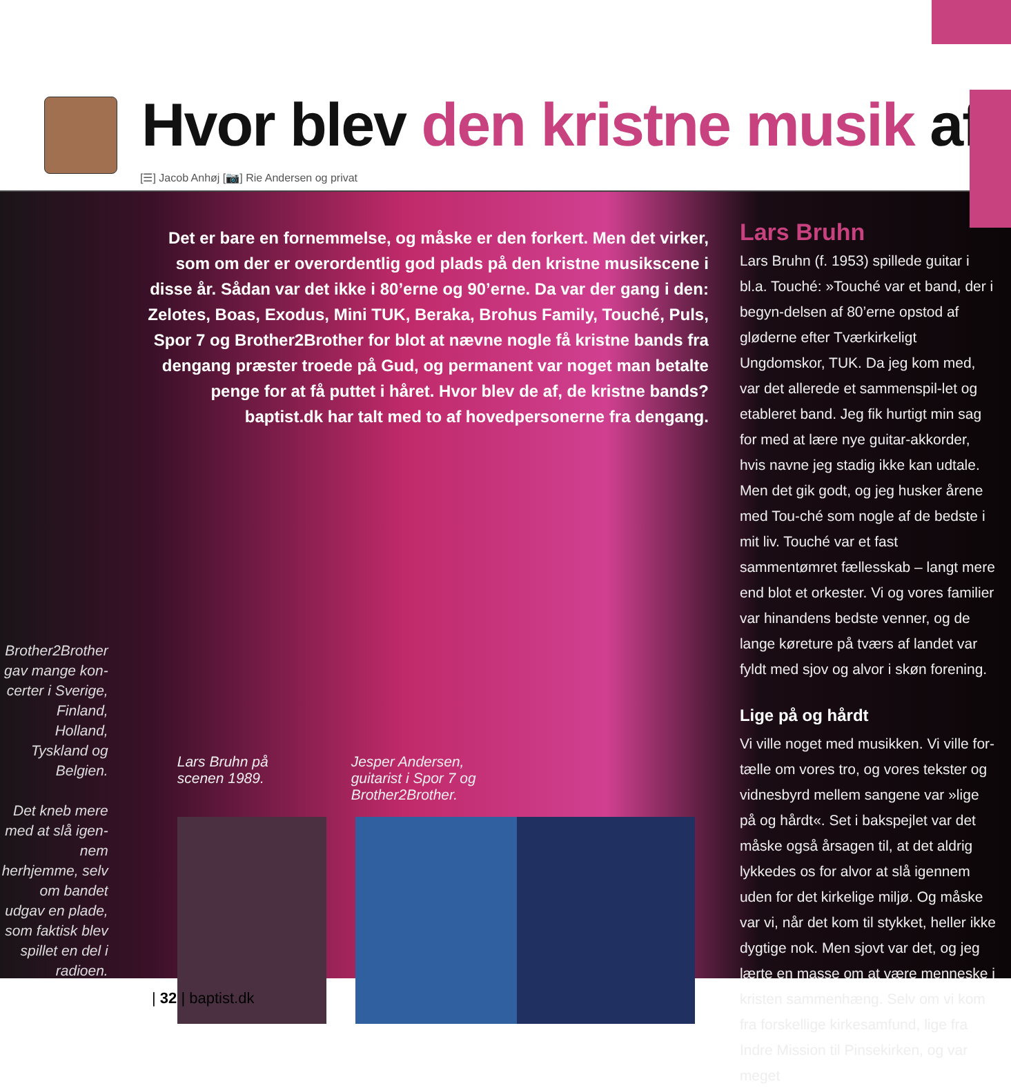Hvor blev den kristne musik af
[☰] Jacob Anhøj [📷] Rie Andersen og privat
Brother2Brother gav mange kon-certer i Sverige, Finland, Holland, Tyskland og Belgien.
Det kneb mere med at slå igen-nem herhjemme, selv om bandet udgav en plade, som faktisk blev spillet en del i radioen.
Det er bare en fornemmelse, og måske er den forkert. Men det virker, som om der er overordentlig god plads på den kristne musikscene i disse år. Sådan var det ikke i 80’erne og 90’erne. Da var der gang i den: Zelotes, Boas, Exodus, Mini TUK, Beraka, Brohus Family, Touché, Puls, Spor 7 og Brother2Brother for blot at nævne nogle få kristne bands fra dengang præster troede på Gud, og permanent var noget man betalte penge for at få puttet i håret. Hvor blev de af, de kristne bands? baptist.dk har talt med to af hovedpersonerne fra dengang.
Lars Bruhn på
scenen 1989.
Jesper Andersen,
guitarist i Spor 7 og
Brother2Brother.
Lars Bruhn
Lars Bruhn (f. 1953) spillede guitar i bl.a. Touché: »Touché var et band, der i begyn-delsen af 80’erne opstod af gløderne efter Tværkirkeligt Ungdomskor, TUK. Da jeg kom med, var det allerede et sammenspil-let og etableret band. Jeg fik hurtigt min sag for med at lære nye guitar-akkorder, hvis navne jeg stadig ikke kan udtale. Men det gik godt, og jeg husker årene med Tou-ché som nogle af de bedste i mit liv. Touché var et fast sammentømret fællesskab – langt mere end blot et orkester. Vi og vores familier var hinandens bedste venner, og de lange køreture på tværs af landet var fyldt med sjov og alvor i skøn forening.
Lige på og hårdt
Vi ville noget med musikken. Vi ville for-tælle om vores tro, og vores tekster og vidnesbyrd mellem sangene var »lige på og hårdt«. Set i bakspejlet var det måske også årsagen til, at det aldrig lykkedes os for alvor at slå igennem uden for det kirkelige miljø. Og måske var vi, når det kom til stykket, heller ikke dygtige nok. Men sjovt var det, og jeg lærte en masse om at være menneske i kristen sammenhæng. Selv om vi kom fra forskellige kirkesamfund, lige fra Indre Mission til Pinsekirken, og var meget
| 32 | baptist.dk